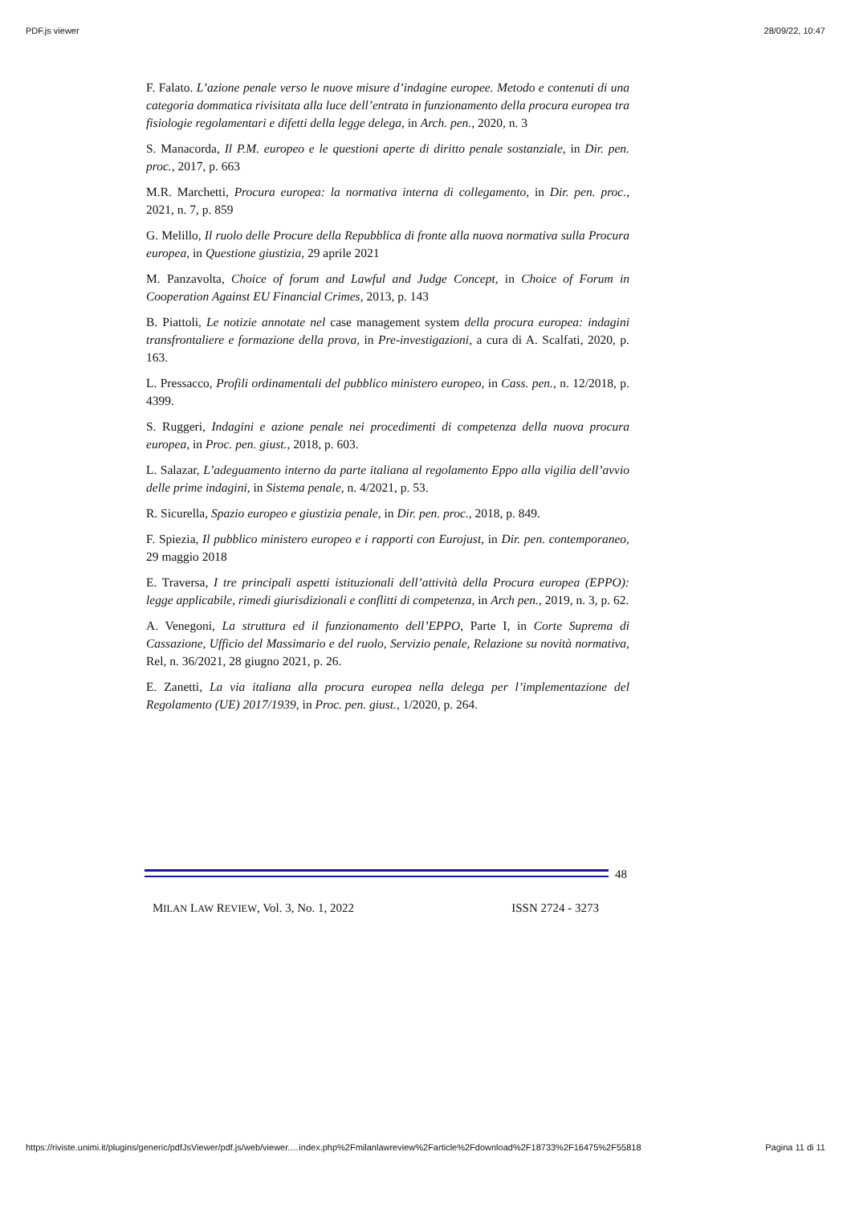PDF.js viewer 28/09/22, 10:47
F. Falato. L’azione penale verso le nuove misure d’indagine europee. Metodo e contenuti di una categoria dommatica rivisitata alla luce dell’entrata in funzionamento della procura europea tra fisiologie regolamentari e difetti della legge delega, in Arch. pen., 2020, n. 3
S. Manacorda, Il P.M. europeo e le questioni aperte di diritto penale sostanziale, in Dir. pen. proc., 2017, p. 663
M.R. Marchetti, Procura europea: la normativa interna di collegamento, in Dir. pen. proc., 2021, n. 7, p. 859
G. Melillo, Il ruolo delle Procure della Repubblica di fronte alla nuova normativa sulla Procura europea, in Questione giustizia, 29 aprile 2021
M. Panzavolta, Choice of forum and Lawful and Judge Concept, in Choice of Forum in Cooperation Against EU Financial Crimes, 2013, p. 143
B. Piattoli, Le notizie annotate nel case management system della procura europea: indagini transfrontaliere e formazione della prova, in Pre-investigazioni, a cura di A. Scalfati, 2020, p. 163.
L. Pressacco, Profili ordinamentali del pubblico ministero europeo, in Cass. pen., n. 12/2018, p. 4399.
S. Ruggeri, Indagini e azione penale nei procedimenti di competenza della nuova procura europea, in Proc. pen. giust., 2018, p. 603.
L. Salazar, L’adeguamento interno da parte italiana al regolamento Eppo alla vigilia dell’avvio delle prime indagini, in Sistema penale, n. 4/2021, p. 53.
R. Sicurella, Spazio europeo e giustizia penale, in Dir. pen. proc., 2018, p. 849.
F. Spiezia, Il pubblico ministero europeo e i rapporti con Eurojust, in Dir. pen. contemporaneo, 29 maggio 2018
E. Traversa, I tre principali aspetti istituzionali dell’attività della Procura europea (EPPO): legge applicabile, rimedi giurisdizionali e conflitti di competenza, in Arch pen., 2019, n. 3, p. 62.
A. Venegoni, La struttura ed il funzionamento dell’EPPO, Parte I, in Corte Suprema di Cassazione, Ufficio del Massimario e del ruolo, Servizio penale, Relazione su novità normativa, Rel, n. 36/2021, 28 giugno 2021, p. 26.
E. Zanetti, La via italiana alla procura europea nella delega per l’implementazione del Regolamento (UE) 2017/1939, in Proc. pen. giust., 1/2020, p. 264.
48
MILAN LAW REVIEW, Vol. 3, No. 1, 2022 ISSN 2724 - 3273
https://riviste.unimi.it/plugins/generic/pdfJsViewer/pdf.js/web/viewer.…index.php%2Fmilanlawreview%2Farticle%2Fdownload%2F18733%2F16475%2F55818 Pagina 11 di 11